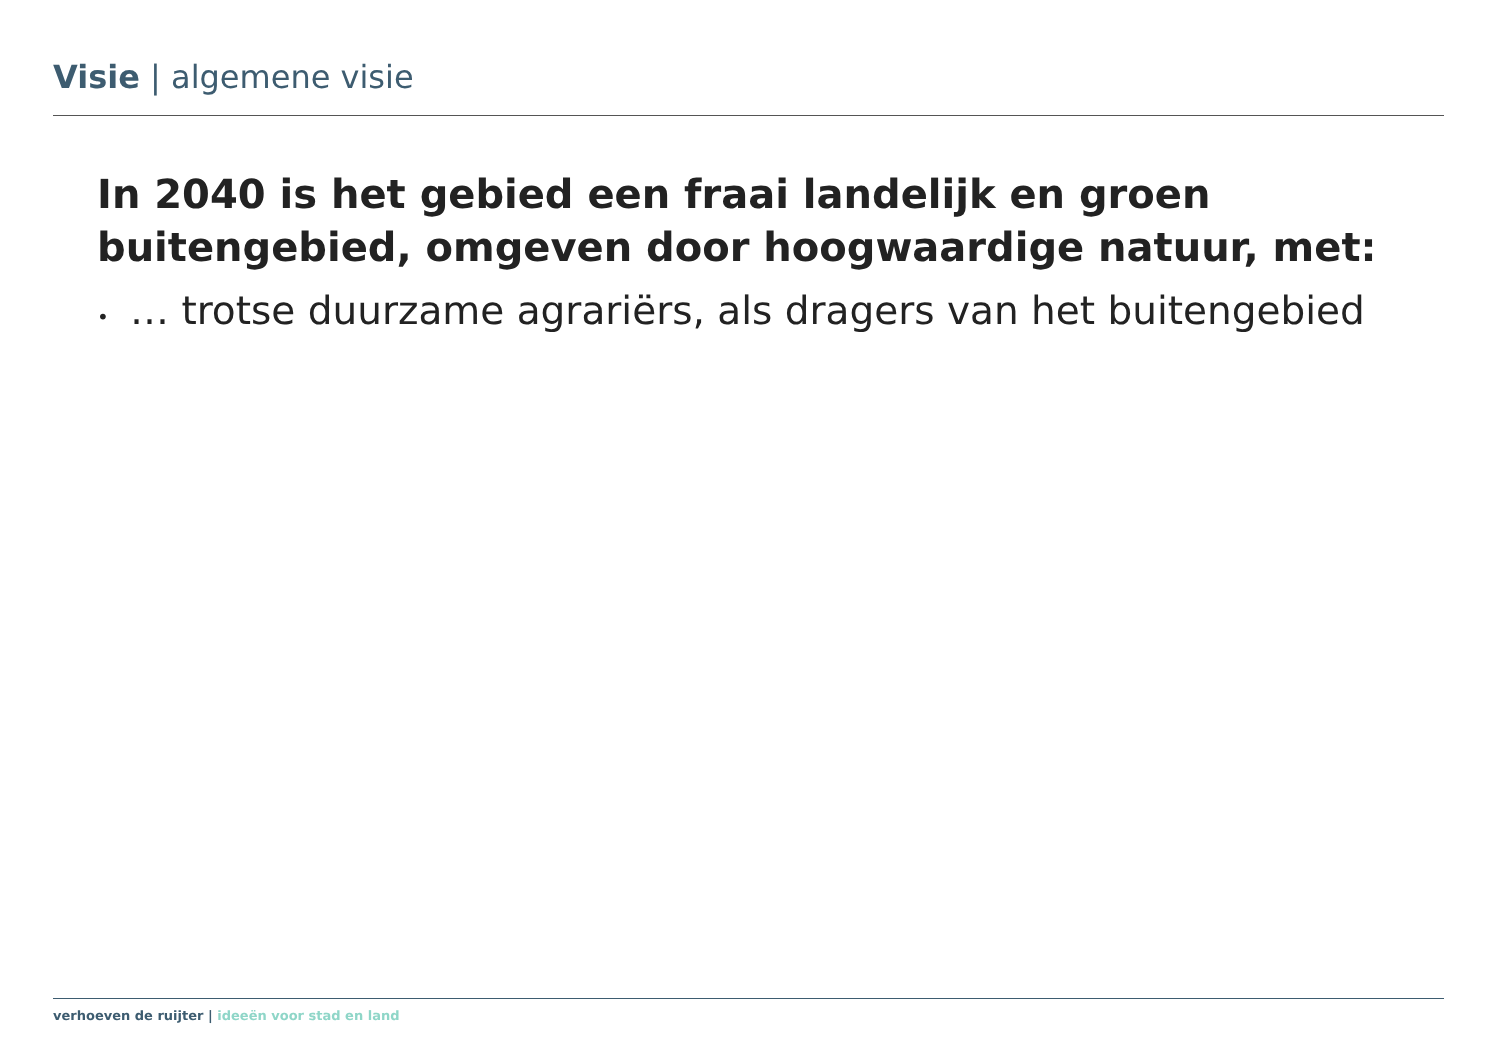Visie | algemene visie
In 2040 is het gebied een fraai landelijk en groen buitengebied, omgeven door hoogwaardige natuur, met:
• … trotse duurzame agrariërs, als dragers van het buitengebied
verhoeven de ruijter | ideeën voor stad en land